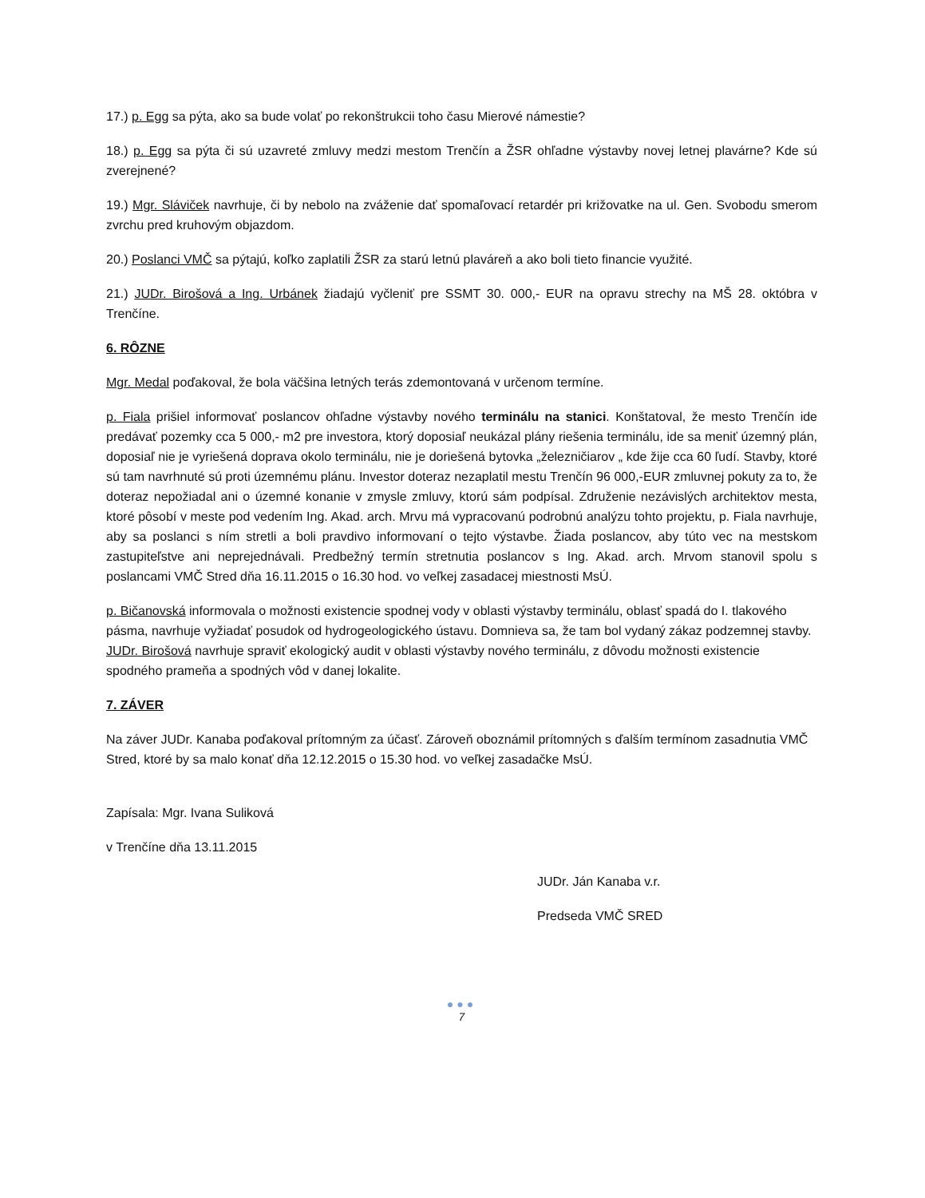17.) p. Egg sa pýta, ako sa bude volať po rekonštrukcii toho času Mierové námestie?
18.) p. Egg sa pýta či sú uzavreté zmluvy medzi mestom Trenčín a ŽSR ohľadne výstavby novej letnej plavárne? Kde sú zverejnené?
19.) Mgr. Sláviček navrhuje, či by nebolo na zváženie dať spomaľovací retardér pri križovatke na ul. Gen. Svobodu smerom zvrchu pred kruhovým objazdom.
20.) Poslanci VMČ sa pýtajú, koľko zaplatili ŽSR za starú letnú plaváreň a ako boli tieto financie využité.
21.) JUDr. Birošová a Ing. Urbánek žiadajú vyčleniť pre SSMT 30. 000,- EUR na opravu strechy na MŠ 28. októbra v Trenčíne.
6. RÔZNE
Mgr. Medal poďakoval, že bola väčšina letných terás zdemontovaná v určenom termíne.
p. Fiala prišiel informovať poslancov ohľadne výstavby nového terminálu na stanici. Konštatoval, že mesto Trenčín ide predávať pozemky cca 5 000,- m2 pre investora, ktorý doposiaľ neukázal plány riešenia terminálu, ide sa meniť územný plán, doposiaľ nie je vyriešená doprava okolo terminálu, nie je doriešená bytovka „železničiarov „ kde žije cca 60 ľudí. Stavby, ktoré sú tam navrhnuté sú proti územnému plánu. Investor doteraz nezaplatil mestu Trenčín 96 000,-EUR zmluvnej pokuty za to, že doteraz nepožiadal ani o územné konanie v zmysle zmluvy, ktorú sám podpísal. Združenie nezávislých architektov mesta, ktoré pôsobí v meste pod vedením Ing. Akad. arch. Mrvu má vypracovanú podrobnú analýzu tohto projektu, p. Fiala navrhuje, aby sa poslanci s ním stretli a boli pravdivo informovaní o tejto výstavbe. Žiada poslancov, aby túto vec na mestskom zastupiteľstve ani neprejednávali. Predbežný termín stretnutia poslancov s Ing. Akad. arch. Mrvom stanovil spolu s poslancami VMČ Stred dňa 16.11.2015 o 16.30 hod. vo veľkej zasadacej miestnosti MsÚ.
p. Bičanovská informovala o možnosti existencie spodnej vody v oblasti výstavby terminálu, oblasť spadá do I. tlakového pásma, navrhuje vyžiadať posudok od hydrogeologického ústavu. Domnieva sa, že tam bol vydaný zákaz podzemnej stavby. JUDr. Birošová navrhuje spraviť ekologický audit v oblasti výstavby nového terminálu, z dôvodu možnosti existencie spodného prameňa a spodných vôd v danej lokalite.
7. ZÁVER
Na záver JUDr. Kanaba poďakoval prítomným za účasť. Zároveň oboznámil prítomných s ďalším termínom zasadnutia VMČ Stred, ktoré by sa malo konať dňa 12.12.2015 o 15.30 hod. vo veľkej zasadačke MsÚ.
Zapísala: Mgr. Ivana Suliková
v Trenčíne dňa 13.11.2015
JUDr. Ján Kanaba v.r.
Predseda VMČ SRED
●●●
7